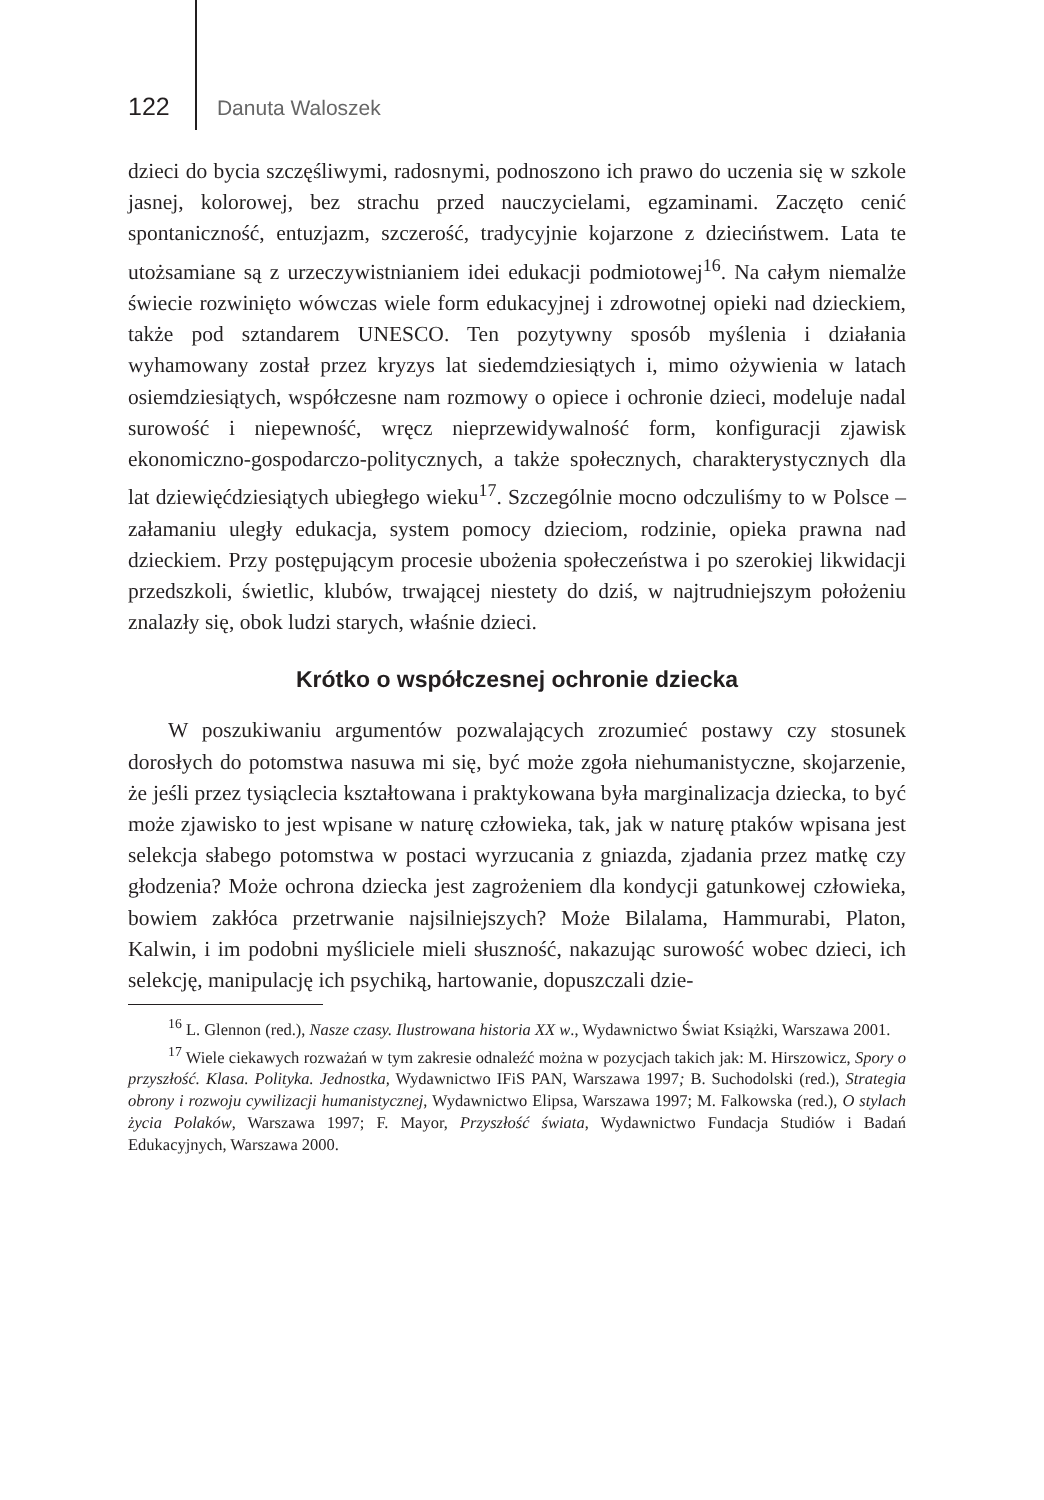122 Danuta Waloszek
dzieci do bycia szczęśliwymi, radosnymi, podnoszono ich prawo do uczenia się w szkole jasnej, kolorowej, bez strachu przed nauczycielami, egzaminami. Zaczęto cenić spontaniczność, entuzjazm, szczerość, tradycyjnie kojarzone z dzieciństwem. Lata te utożsamiane są z urzeczywistnianiem idei edukacji podmiotowej<sup>16</sup>. Na całym niemalże świecie rozwinięto wówczas wiele form edukacyjnej i zdrowotnej opieki nad dzieckiem, także pod sztandarem UNESCO. Ten pozytywny sposób myślenia i działania wyhamowany został przez kryzys lat siedemdziesiątych i, mimo ożywienia w latach osiemdziesiątych, współczesne nam rozmowy o opiece i ochronie dzieci, modeluje nadal surowość i niepewność, wręcz nieprzewidywalność form, konfiguracji zjawisk ekonomiczno-gospodarczo-politycznych, a także społecznych, charakterystycznych dla lat dziewięćdziesiątych ubiegłego wieku<sup>17</sup>. Szczególnie mocno odczuliśmy to w Polsce – załamaniu uległy edukacja, system pomocy dzieciom, rodzinie, opieka prawna nad dzieckiem. Przy postępującym procesie ubożenia społeczeństwa i po szerokiej likwidacji przedszkoli, świetlic, klubów, trwającej niestety do dziś, w najtrudniejszym położeniu znalazły się, obok ludzi starych, właśnie dzieci.
Krótko o współczesnej ochronie dziecka
W poszukiwaniu argumentów pozwalających zrozumieć postawy czy stosunek dorosłych do potomstwa nasuwa mi się, być może zgoła niehumanistyczne, skojarzenie, że jeśli przez tysiąclecia kształtowana i praktykowana była marginalizacja dziecka, to być może zjawisko to jest wpisane w naturę człowieka, tak, jak w naturę ptaków wpisana jest selekcja słabego potomstwa w postaci wyrzucania z gniazda, zjadania przez matkę czy głodzenia? Może ochrona dziecka jest zagrożeniem dla kondycji gatunkowej człowieka, bowiem zakłóca przetrwanie najsilniejszych? Może Bilalama, Hammurabi, Platon, Kalwin, i im podobni myśliciele mieli słuszność, nakazując surowość wobec dzieci, ich selekcję, manipulację ich psychiką, hartowanie, dopuszczali dzie-
<sup>16</sup> L. Glennon (red.), Nasze czasy. Ilustrowana historia XX w., Wydawnictwo Świat Książki, Warszawa 2001.
<sup>17</sup> Wiele ciekawych rozważań w tym zakresie odnaleźć można w pozycjach takich jak: M. Hirszowicz, Spory o przyszłość. Klasa. Polityka. Jednostka, Wydawnictwo IFiS PAN, Warszawa 1997; B. Suchodolski (red.), Strategia obrony i rozwoju cywilizacji humanistycznej, Wydawnictwo Elipsa, Warszawa 1997; M. Falkowska (red.), O stylach życia Polaków, Warszawa 1997; F. Mayor, Przyszłość świata, Wydawnictwo Fundacja Studiów i Badań Edukacyjnych, Warszawa 2000.